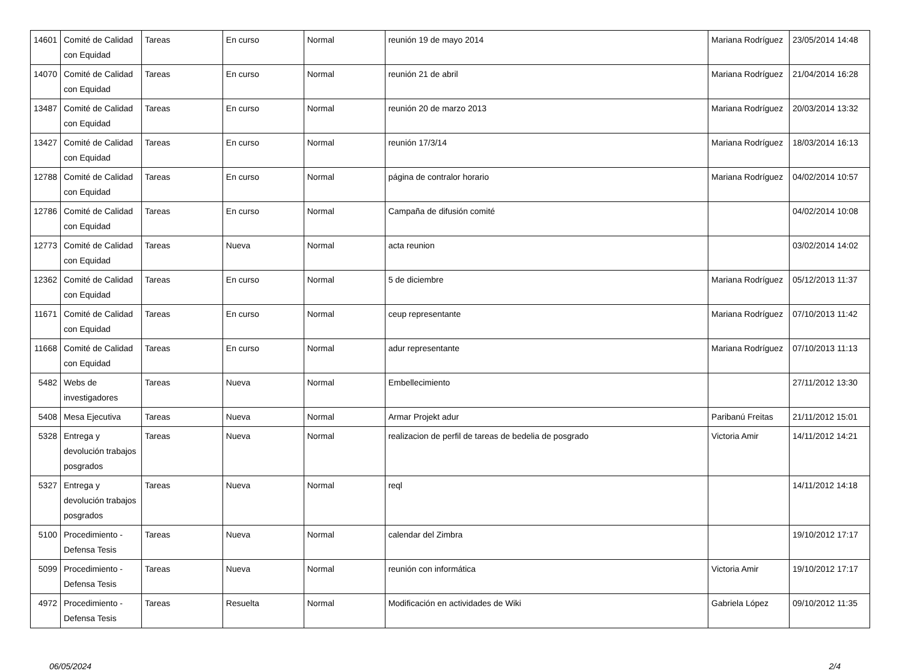| 14601 | Comité de Calidad con Equidad | Tareas | En curso | Normal | reunión 19 de mayo 2014 | Mariana Rodríguez | 23/05/2014 14:48 |
| 14070 | Comité de Calidad con Equidad | Tareas | En curso | Normal | reunión 21 de abril | Mariana Rodríguez | 21/04/2014 16:28 |
| 13487 | Comité de Calidad con Equidad | Tareas | En curso | Normal | reunión 20 de marzo 2013 | Mariana Rodríguez | 20/03/2014 13:32 |
| 13427 | Comité de Calidad con Equidad | Tareas | En curso | Normal | reunión 17/3/14 | Mariana Rodríguez | 18/03/2014 16:13 |
| 12788 | Comité de Calidad con Equidad | Tareas | En curso | Normal | página de contralor horario | Mariana Rodríguez | 04/02/2014 10:57 |
| 12786 | Comité de Calidad con Equidad | Tareas | En curso | Normal | Campaña de difusión comité | | 04/02/2014 10:08 |
| 12773 | Comité de Calidad con Equidad | Tareas | Nueva | Normal | acta reunion | | 03/02/2014 14:02 |
| 12362 | Comité de Calidad con Equidad | Tareas | En curso | Normal | 5 de diciembre | Mariana Rodríguez | 05/12/2013 11:37 |
| 11671 | Comité de Calidad con Equidad | Tareas | En curso | Normal | ceup representante | Mariana Rodríguez | 07/10/2013 11:42 |
| 11668 | Comité de Calidad con Equidad | Tareas | En curso | Normal | adur representante | Mariana Rodríguez | 07/10/2013 11:13 |
| 5482 | Webs de investigadores | Tareas | Nueva | Normal | Embellecimiento | | 27/11/2012 13:30 |
| 5408 | Mesa Ejecutiva | Tareas | Nueva | Normal | Armar Projekt adur | Paribanú Freitas | 21/11/2012 15:01 |
| 5328 | Entrega y devolución trabajos posgrados | Tareas | Nueva | Normal | realizacion de perfil de tareas de bedelia de posgrado | Victoria Amir | 14/11/2012 14:21 |
| 5327 | Entrega y devolución trabajos posgrados | Tareas | Nueva | Normal | reql | | 14/11/2012 14:18 |
| 5100 | Procedimiento - Defensa Tesis | Tareas | Nueva | Normal | calendar del Zimbra | | 19/10/2012 17:17 |
| 5099 | Procedimiento - Defensa Tesis | Tareas | Nueva | Normal | reunión con informática | Victoria Amir | 19/10/2012 17:17 |
| 4972 | Procedimiento - Defensa Tesis | Tareas | Resuelta | Normal | Modificación en actividades de Wiki | Gabriela López | 09/10/2012 11:35 |
06/05/2024 2/4